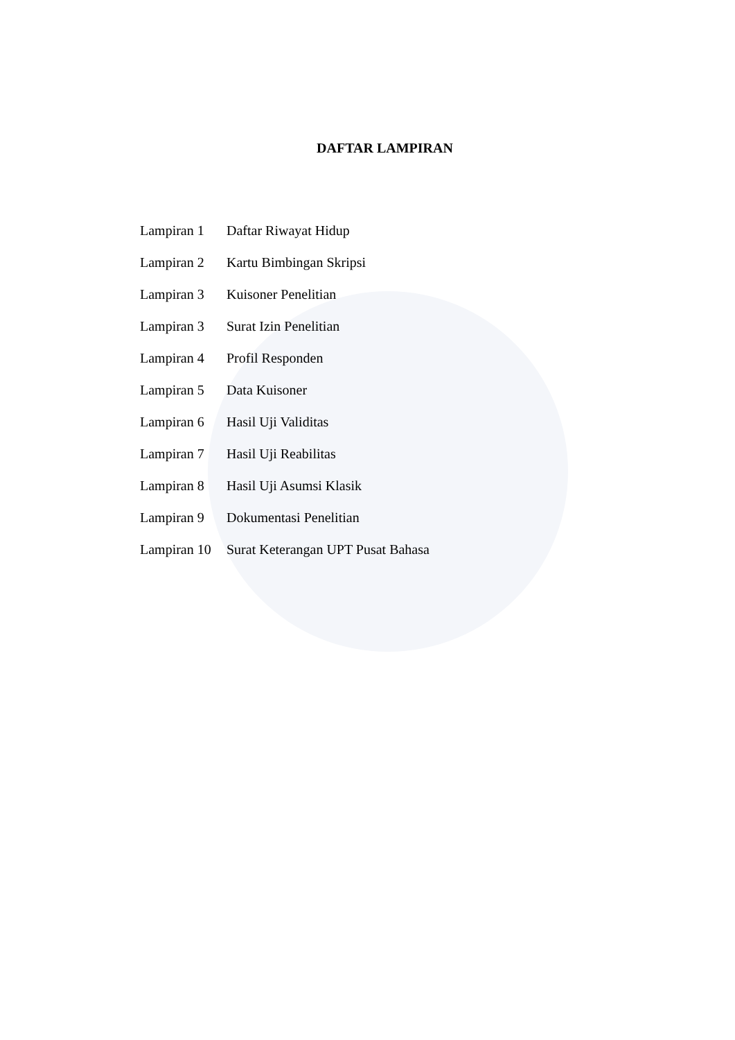DAFTAR LAMPIRAN
Lampiran 1 Daftar Riwayat Hidup
Lampiran 2 Kartu Bimbingan Skripsi
Lampiran 3 Kuisoner Penelitian
Lampiran 3 Surat Izin Penelitian
Lampiran 4 Profil Responden
Lampiran 5 Data Kuisoner
Lampiran 6 Hasil Uji Validitas
Lampiran 7 Hasil Uji Reabilitas
Lampiran 8 Hasil Uji Asumsi Klasik
Lampiran 9 Dokumentasi Penelitian
Lampiran 10 Surat Keterangan UPT Pusat Bahasa